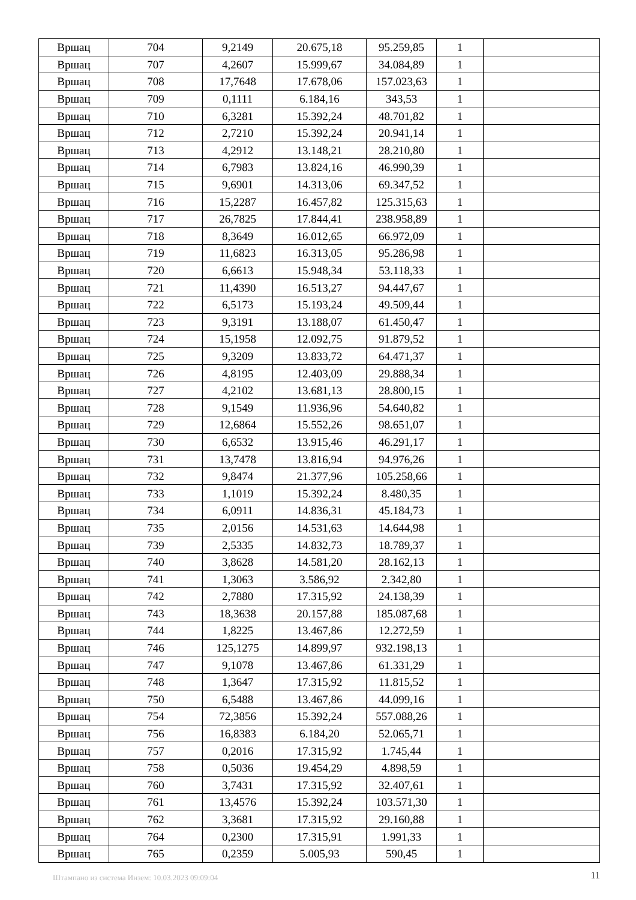| Вршац | 704 | 9,2149 | 20.675,18 | 95.259,85 | 1 | |
| Вршац | 707 | 4,2607 | 15.999,67 | 34.084,89 | 1 | |
| Вршац | 708 | 17,7648 | 17.678,06 | 157.023,63 | 1 | |
| Вршац | 709 | 0,1111 | 6.184,16 | 343,53 | 1 | |
| Вршац | 710 | 6,3281 | 15.392,24 | 48.701,82 | 1 | |
| Вршац | 712 | 2,7210 | 15.392,24 | 20.941,14 | 1 | |
| Вршац | 713 | 4,2912 | 13.148,21 | 28.210,80 | 1 | |
| Вршац | 714 | 6,7983 | 13.824,16 | 46.990,39 | 1 | |
| Вршац | 715 | 9,6901 | 14.313,06 | 69.347,52 | 1 | |
| Вршац | 716 | 15,2287 | 16.457,82 | 125.315,63 | 1 | |
| Вршац | 717 | 26,7825 | 17.844,41 | 238.958,89 | 1 | |
| Вршац | 718 | 8,3649 | 16.012,65 | 66.972,09 | 1 | |
| Вршац | 719 | 11,6823 | 16.313,05 | 95.286,98 | 1 | |
| Вршац | 720 | 6,6613 | 15.948,34 | 53.118,33 | 1 | |
| Вршац | 721 | 11,4390 | 16.513,27 | 94.447,67 | 1 | |
| Вршац | 722 | 6,5173 | 15.193,24 | 49.509,44 | 1 | |
| Вршац | 723 | 9,3191 | 13.188,07 | 61.450,47 | 1 | |
| Вршац | 724 | 15,1958 | 12.092,75 | 91.879,52 | 1 | |
| Вршац | 725 | 9,3209 | 13.833,72 | 64.471,37 | 1 | |
| Вршац | 726 | 4,8195 | 12.403,09 | 29.888,34 | 1 | |
| Вршац | 727 | 4,2102 | 13.681,13 | 28.800,15 | 1 | |
| Вршац | 728 | 9,1549 | 11.936,96 | 54.640,82 | 1 | |
| Вршац | 729 | 12,6864 | 15.552,26 | 98.651,07 | 1 | |
| Вршац | 730 | 6,6532 | 13.915,46 | 46.291,17 | 1 | |
| Вршац | 731 | 13,7478 | 13.816,94 | 94.976,26 | 1 | |
| Вршац | 732 | 9,8474 | 21.377,96 | 105.258,66 | 1 | |
| Вршац | 733 | 1,1019 | 15.392,24 | 8.480,35 | 1 | |
| Вршац | 734 | 6,0911 | 14.836,31 | 45.184,73 | 1 | |
| Вршац | 735 | 2,0156 | 14.531,63 | 14.644,98 | 1 | |
| Вршац | 739 | 2,5335 | 14.832,73 | 18.789,37 | 1 | |
| Вршац | 740 | 3,8628 | 14.581,20 | 28.162,13 | 1 | |
| Вршац | 741 | 1,3063 | 3.586,92 | 2.342,80 | 1 | |
| Вршац | 742 | 2,7880 | 17.315,92 | 24.138,39 | 1 | |
| Вршац | 743 | 18,3638 | 20.157,88 | 185.087,68 | 1 | |
| Вршац | 744 | 1,8225 | 13.467,86 | 12.272,59 | 1 | |
| Вршац | 746 | 125,1275 | 14.899,97 | 932.198,13 | 1 | |
| Вршац | 747 | 9,1078 | 13.467,86 | 61.331,29 | 1 | |
| Вршац | 748 | 1,3647 | 17.315,92 | 11.815,52 | 1 | |
| Вршац | 750 | 6,5488 | 13.467,86 | 44.099,16 | 1 | |
| Вршац | 754 | 72,3856 | 15.392,24 | 557.088,26 | 1 | |
| Вршац | 756 | 16,8383 | 6.184,20 | 52.065,71 | 1 | |
| Вршац | 757 | 0,2016 | 17.315,92 | 1.745,44 | 1 | |
| Вршац | 758 | 0,5036 | 19.454,29 | 4.898,59 | 1 | |
| Вршац | 760 | 3,7431 | 17.315,92 | 32.407,61 | 1 | |
| Вршац | 761 | 13,4576 | 15.392,24 | 103.571,30 | 1 | |
| Вршац | 762 | 3,3681 | 17.315,92 | 29.160,88 | 1 | |
| Вршац | 764 | 0,2300 | 17.315,91 | 1.991,33 | 1 | |
| Вршац | 765 | 0,2359 | 5.005,93 | 590,45 | 1 | |
Штампано из система Инзем: 10.03.2023 09:09:04
11